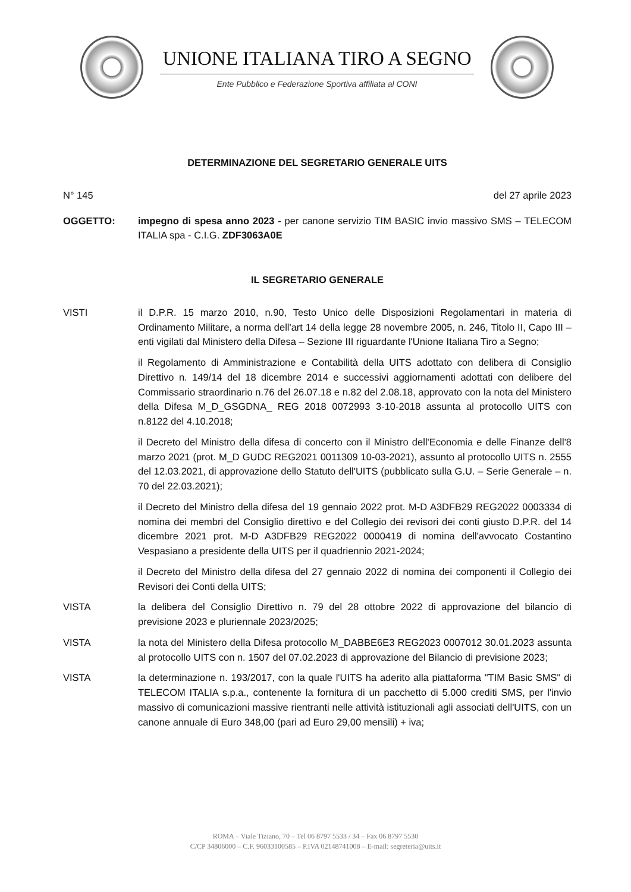UNIONE ITALIANA TIRO A SEGNO
Ente Pubblico e Federazione Sportiva affiliata al CONI
DETERMINAZIONE DEL SEGRETARIO GENERALE UITS
N° 145 del 27 aprile 2023
OGGETTO: impegno di spesa anno 2023 - per canone servizio TIM BASIC invio massivo SMS – TELECOM ITALIA spa - C.I.G. ZDF3063A0E
IL SEGRETARIO GENERALE
VISTI il D.P.R. 15 marzo 2010, n.90, Testo Unico delle Disposizioni Regolamentari in materia di Ordinamento Militare, a norma dell'art 14 della legge 28 novembre 2005, n. 246, Titolo II, Capo III – enti vigilati dal Ministero della Difesa – Sezione III riguardante l'Unione Italiana Tiro a Segno;
il Regolamento di Amministrazione e Contabilità della UITS adottato con delibera di Consiglio Direttivo n. 149/14 del 18 dicembre 2014 e successivi aggiornamenti adottati con delibere del Commissario straordinario n.76 del 26.07.18 e n.82 del 2.08.18, approvato con la nota del Ministero della Difesa M_D_GSGDNA_ REG 2018 0072993 3-10-2018 assunta al protocollo UITS con n.8122 del 4.10.2018;
il Decreto del Ministro della difesa di concerto con il Ministro dell'Economia e delle Finanze dell'8 marzo 2021 (prot. M_D GUDC REG2021 0011309 10-03-2021), assunto al protocollo UITS n. 2555 del 12.03.2021, di approvazione dello Statuto dell'UITS (pubblicato sulla G.U. – Serie Generale – n. 70 del 22.03.2021);
il Decreto del Ministro della difesa del 19 gennaio 2022 prot. M-D A3DFB29 REG2022 0003334 di nomina dei membri del Consiglio direttivo e del Collegio dei revisori dei conti giusto D.P.R. del 14 dicembre 2021 prot. M-D A3DFB29 REG2022 0000419 di nomina dell'avvocato Costantino Vespasiano a presidente della UITS per il quadriennio 2021-2024;
il Decreto del Ministro della difesa del 27 gennaio 2022 di nomina dei componenti il Collegio dei Revisori dei Conti della UITS;
VISTA la delibera del Consiglio Direttivo n. 79 del 28 ottobre 2022 di approvazione del bilancio di previsione 2023 e pluriennale 2023/2025;
VISTA la nota del Ministero della Difesa protocollo M_DABBE6E3 REG2023 0007012 30.01.2023 assunta al protocollo UITS con n. 1507 del 07.02.2023 di approvazione del Bilancio di previsione 2023;
VISTA la determinazione n. 193/2017, con la quale l'UITS ha aderito alla piattaforma "TIM Basic SMS" di TELECOM ITALIA s.p.a., contenente la fornitura di un pacchetto di 5.000 crediti SMS, per l'invio massivo di comunicazioni massive rientranti nelle attività istituzionali agli associati dell'UITS, con un canone annuale di Euro 348,00 (pari ad Euro 29,00 mensili) + iva;
ROMA – Viale Tiziano, 70 – Tel 06 8797 5533 / 34 – Fax 06 8797 5530
C/CP 34806000 – C.F. 96033100585 – P.IVA 02148741008 – E-mail: segreteria@uits.it